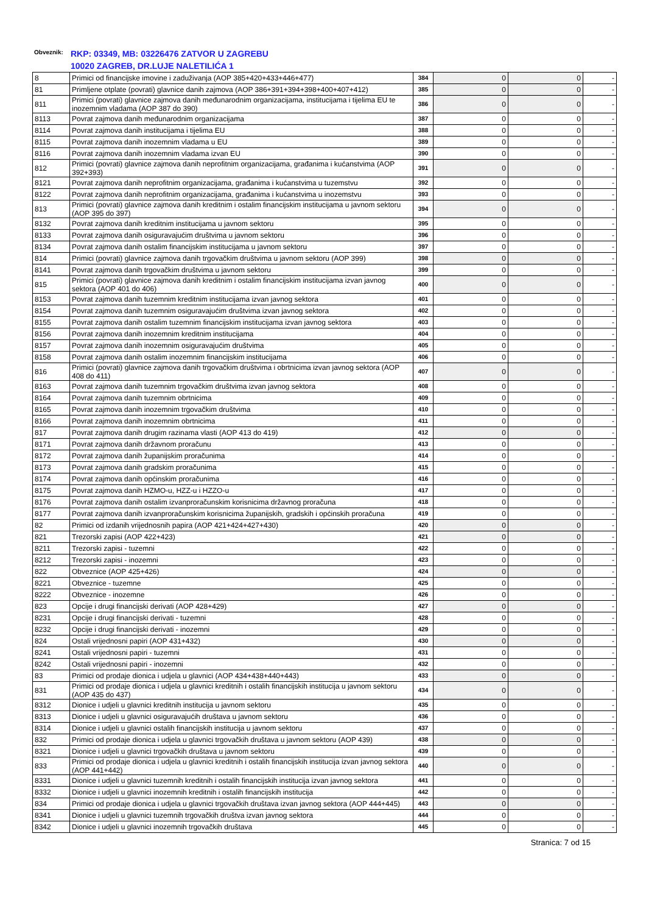Obveznik: RKP: 03349, MB: 03226476 ZATVOR U ZAGREBU
10020 ZAGREB, DR.LUJE NALETILIĆA 1
| 8 | Primici od financijske imovine i zaduživanja (AOP 385+420+433+446+477) | 384 | 0 | 0 | - |
| 81 | Primljene otplate (povrati) glavnice danih zajmova (AOP 386+391+394+398+400+407+412) | 385 | 0 | 0 | - |
| 811 | Primici (povrati) glavnice zajmova danih međunarodnim organizacijama, institucijama i tijelima EU te inozemnim vladama (AOP 387 do 390) | 386 | 0 | 0 | - |
| 8113 | Povrat zajmova danih međunarodnim organizacijama | 387 | 0 | 0 | - |
| 8114 | Povrat zajmova danih institucijama i tijelima EU | 388 | 0 | 0 | - |
| 8115 | Povrat zajmova danih inozemnim vladama u EU | 389 | 0 | 0 | - |
| 8116 | Povrat zajmova danih inozemnim vladama izvan EU | 390 | 0 | 0 | - |
| 812 | Primici (povrati) glavnice zajmova danih neprofitnim organizacijama, građanima i kućanstvima (AOP 392+393) | 391 | 0 | 0 | - |
| 8121 | Povrat zajmova danih neprofitnim organizacijama, građanima i kućanstvima u tuzemstvu | 392 | 0 | 0 | - |
| 8122 | Povrat zajmova danih neprofitnim organizacijama, građanima i kućanstvima u inozemstvu | 393 | 0 | 0 | - |
| 813 | Primici (povrati) glavnice zajmova danih kreditnim i ostalim financijskim institucijama u javnom sektoru (AOP 395 do 397) | 394 | 0 | 0 | - |
| 8132 | Povrat zajmova danih kreditnim institucijama u javnom sektoru | 395 | 0 | 0 | - |
| 8133 | Povrat zajmova danih osiguravajućim društvima u javnom sektoru | 396 | 0 | 0 | - |
| 8134 | Povrat zajmova danih ostalim financijskim institucijama u javnom sektoru | 397 | 0 | 0 | - |
| 814 | Primici (povrati) glavnice zajmova danih trgovačkim društvima u javnom sektoru (AOP 399) | 398 | 0 | 0 | - |
| 8141 | Povrat zajmova danih trgovačkim društvima u javnom sektoru | 399 | 0 | 0 | - |
| 815 | Primici (povrati) glavnice zajmova danih kreditnim i ostalim financijskim institucijama izvan javnog sektora (AOP 401 do 406) | 400 | 0 | 0 | - |
| 8153 | Povrat zajmova danih tuzemnim kreditnim institucijama izvan javnog sektora | 401 | 0 | 0 | - |
| 8154 | Povrat zajmova danih tuzemnim osiguravajućim društvima izvan javnog sektora | 402 | 0 | 0 | - |
| 8155 | Povrat zajmova danih ostalim tuzemnim financijskim institucijama izvan javnog sektora | 403 | 0 | 0 | - |
| 8156 | Povrat zajmova danih inozemnim kreditnim institucijama | 404 | 0 | 0 | - |
| 8157 | Povrat zajmova danih inozemnim osiguravajućim društvima | 405 | 0 | 0 | - |
| 8158 | Povrat zajmova danih ostalim inozemnim financijskim institucijama | 406 | 0 | 0 | - |
| 816 | Primici (povrati) glavnice zajmova danih trgovačkim društvima i obrtnicima izvan javnog sektora (AOP 408 do 411) | 407 | 0 | 0 | - |
| 8163 | Povrat zajmova danih tuzemnim trgovačkim društvima izvan javnog sektora | 408 | 0 | 0 | - |
| 8164 | Povrat zajmova danih tuzemnim obrtnicima | 409 | 0 | 0 | - |
| 8165 | Povrat zajmova danih inozemnim trgovačkim društvima | 410 | 0 | 0 | - |
| 8166 | Povrat zajmova danih inozemnim obrtnicima | 411 | 0 | 0 | - |
| 817 | Povrat zajmova danih drugim razinama vlasti (AOP 413 do 419) | 412 | 0 | 0 | - |
| 8171 | Povrat zajmova danih državnom proračunu | 413 | 0 | 0 | - |
| 8172 | Povrat zajmova danih županijskim proračunima | 414 | 0 | 0 | - |
| 8173 | Povrat zajmova danih gradskim proračunima | 415 | 0 | 0 | - |
| 8174 | Povrat zajmova danih općinskim proračunima | 416 | 0 | 0 | - |
| 8175 | Povrat zajmova danih HZMO-u, HZZ-u i HZZO-u | 417 | 0 | 0 | - |
| 8176 | Povrat zajmova danih ostalim izvanproračunskim korisnicima državnog proračuna | 418 | 0 | 0 | - |
| 8177 | Povrat zajmova danih izvanproračunskim korisnicima županijskih, gradskih i općinskih proračuna | 419 | 0 | 0 | - |
| 82 | Primici od izdanih vrijednosnih papira (AOP 421+424+427+430) | 420 | 0 | 0 | - |
| 821 | Trezorski zapisi (AOP 422+423) | 421 | 0 | 0 | - |
| 8211 | Trezorski zapisi - tuzemni | 422 | 0 | 0 | - |
| 8212 | Trezorski zapisi - inozemni | 423 | 0 | 0 | - |
| 822 | Obveznice (AOP 425+426) | 424 | 0 | 0 | - |
| 8221 | Obveznice - tuzemne | 425 | 0 | 0 | - |
| 8222 | Obveznice - inozemne | 426 | 0 | 0 | - |
| 823 | Opcije i drugi financijski derivati (AOP 428+429) | 427 | 0 | 0 | - |
| 8231 | Opcije i drugi financijski derivati - tuzemni | 428 | 0 | 0 | - |
| 8232 | Opcije i drugi financijski derivati - inozemni | 429 | 0 | 0 | - |
| 824 | Ostali vrijednosni papiri (AOP 431+432) | 430 | 0 | 0 | - |
| 8241 | Ostali vrijednosni papiri - tuzemni | 431 | 0 | 0 | - |
| 8242 | Ostali vrijednosni papiri - inozemni | 432 | 0 | 0 | - |
| 83 | Primici od prodaje dionica i udjela u glavnici (AOP 434+438+440+443) | 433 | 0 | 0 | - |
| 831 | Primici od prodaje dionica i udjela u glavnici kreditnih i ostalih financijskih institucija u javnom sektoru (AOP 435 do 437) | 434 | 0 | 0 | - |
| 8312 | Dionice i udjeli u glavnici kreditnih institucija u javnom sektoru | 435 | 0 | 0 | - |
| 8313 | Dionice i udjeli u glavnici osiguravajućih društava u javnom sektoru | 436 | 0 | 0 | - |
| 8314 | Dionice i udjeli u glavnici ostalih financijskih institucija u javnom sektoru | 437 | 0 | 0 | - |
| 832 | Primici od prodaje dionica i udjela u glavnici trgovačkih društava u javnom sektoru (AOP 439) | 438 | 0 | 0 | - |
| 8321 | Dionice i udjeli u glavnici trgovačkih društava u javnom sektoru | 439 | 0 | 0 | - |
| 833 | Primici od prodaje dionica i udjela u glavnici kreditnih i ostalih financijskih institucija izvan javnog sektora (AOP 441+442) | 440 | 0 | 0 | - |
| 8331 | Dionice i udjeli u glavnici tuzemnih kreditnih i ostalih financijskih institucija izvan javnog sektora | 441 | 0 | 0 | - |
| 8332 | Dionice i udjeli u glavnici inozemnih kreditnih i ostalih financijskih institucija | 442 | 0 | 0 | - |
| 834 | Primici od prodaje dionica i udjela u glavnici trgovačkih društava izvan javnog sektora (AOP 444+445) | 443 | 0 | 0 | - |
| 8341 | Dionice i udjeli u glavnici tuzemnih trgovačkih društva izvan javnog sektora | 444 | 0 | 0 | - |
| 8342 | Dionice i udjeli u glavnici inozemnih trgovačkih društava | 445 | 0 | 0 | - |
Stranica: 7 od 15